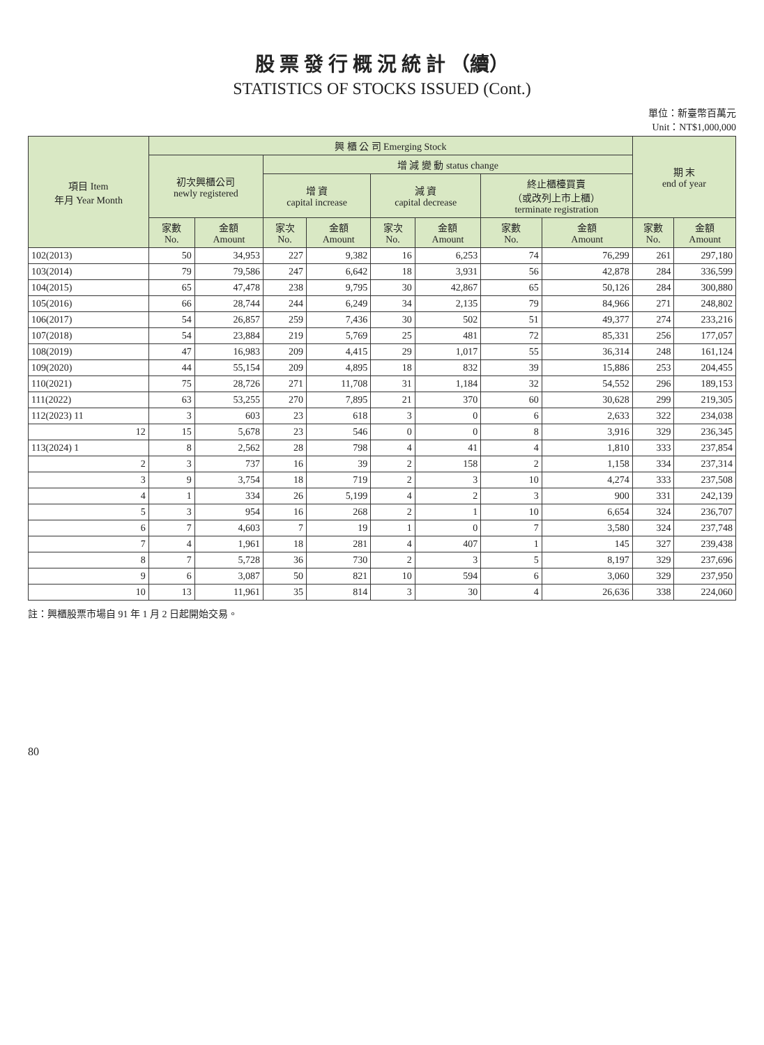股 票 發 行 概 況 統 計 （續）
STATISTICS OF STOCKS ISSUED (Cont.)
單位：新臺幣百萬元
Unit：NT$1,000,000
| 項目 Item 年月 Year Month | 興 櫃 公 司 Emerging Stock | | | | | | | | 期 末 end of year | |
| --- | --- | --- | --- | --- | --- | --- | --- | --- | --- | --- |
| | 初次興櫃公司 newly registered | | 增 減 變 動 status change | | | | | | | |
| | | | 增 資 capital increase | | 減 資 capital decrease | | 終止櫃檯買賣 （或改列上市上櫃） terminate registration | | | |
| | 家數 No. | 金額 Amount | 家次 No. | 金額 Amount | 家次 No. | 金額 Amount | 家數 No. | 金額 Amount | 家數 No. | 金額 Amount |
| 102(2013) | 50 | 34,953 | 227 | 9,382 | 16 | 6,253 | 74 | 76,299 | 261 | 297,180 |
| 103(2014) | 79 | 79,586 | 247 | 6,642 | 18 | 3,931 | 56 | 42,878 | 284 | 336,599 |
| 104(2015) | 65 | 47,478 | 238 | 9,795 | 30 | 42,867 | 65 | 50,126 | 284 | 300,880 |
| 105(2016) | 66 | 28,744 | 244 | 6,249 | 34 | 2,135 | 79 | 84,966 | 271 | 248,802 |
| 106(2017) | 54 | 26,857 | 259 | 7,436 | 30 | 502 | 51 | 49,377 | 274 | 233,216 |
| 107(2018) | 54 | 23,884 | 219 | 5,769 | 25 | 481 | 72 | 85,331 | 256 | 177,057 |
| 108(2019) | 47 | 16,983 | 209 | 4,415 | 29 | 1,017 | 55 | 36,314 | 248 | 161,124 |
| 109(2020) | 44 | 55,154 | 209 | 4,895 | 18 | 832 | 39 | 15,886 | 253 | 204,455 |
| 110(2021) | 75 | 28,726 | 271 | 11,708 | 31 | 1,184 | 32 | 54,552 | 296 | 189,153 |
| 111(2022) | 63 | 53,255 | 270 | 7,895 | 21 | 370 | 60 | 30,628 | 299 | 219,305 |
| 112(2023) 11 | 3 | 603 | 23 | 618 | 3 | 0 | 6 | 2,633 | 322 | 234,038 |
| 12 | 15 | 5,678 | 23 | 546 | 0 | 0 | 8 | 3,916 | 329 | 236,345 |
| 113(2024) 1 | 8 | 2,562 | 28 | 798 | 4 | 41 | 4 | 1,810 | 333 | 237,854 |
| 2 | 3 | 737 | 16 | 39 | 2 | 158 | 2 | 1,158 | 334 | 237,314 |
| 3 | 9 | 3,754 | 18 | 719 | 2 | 3 | 10 | 4,274 | 333 | 237,508 |
| 4 | 1 | 334 | 26 | 5,199 | 4 | 2 | 3 | 900 | 331 | 242,139 |
| 5 | 3 | 954 | 16 | 268 | 2 | 1 | 10 | 6,654 | 324 | 236,707 |
| 6 | 7 | 4,603 | 7 | 19 | 1 | 0 | 7 | 3,580 | 324 | 237,748 |
| 7 | 4 | 1,961 | 18 | 281 | 4 | 407 | 1 | 145 | 327 | 239,438 |
| 8 | 7 | 5,728 | 36 | 730 | 2 | 3 | 5 | 8,197 | 329 | 237,696 |
| 9 | 6 | 3,087 | 50 | 821 | 10 | 594 | 6 | 3,060 | 329 | 237,950 |
| 10 | 13 | 11,961 | 35 | 814 | 3 | 30 | 4 | 26,636 | 338 | 224,060 |
註：興櫃股票市場自 91 年 1 月 2 日起開始交易。
80